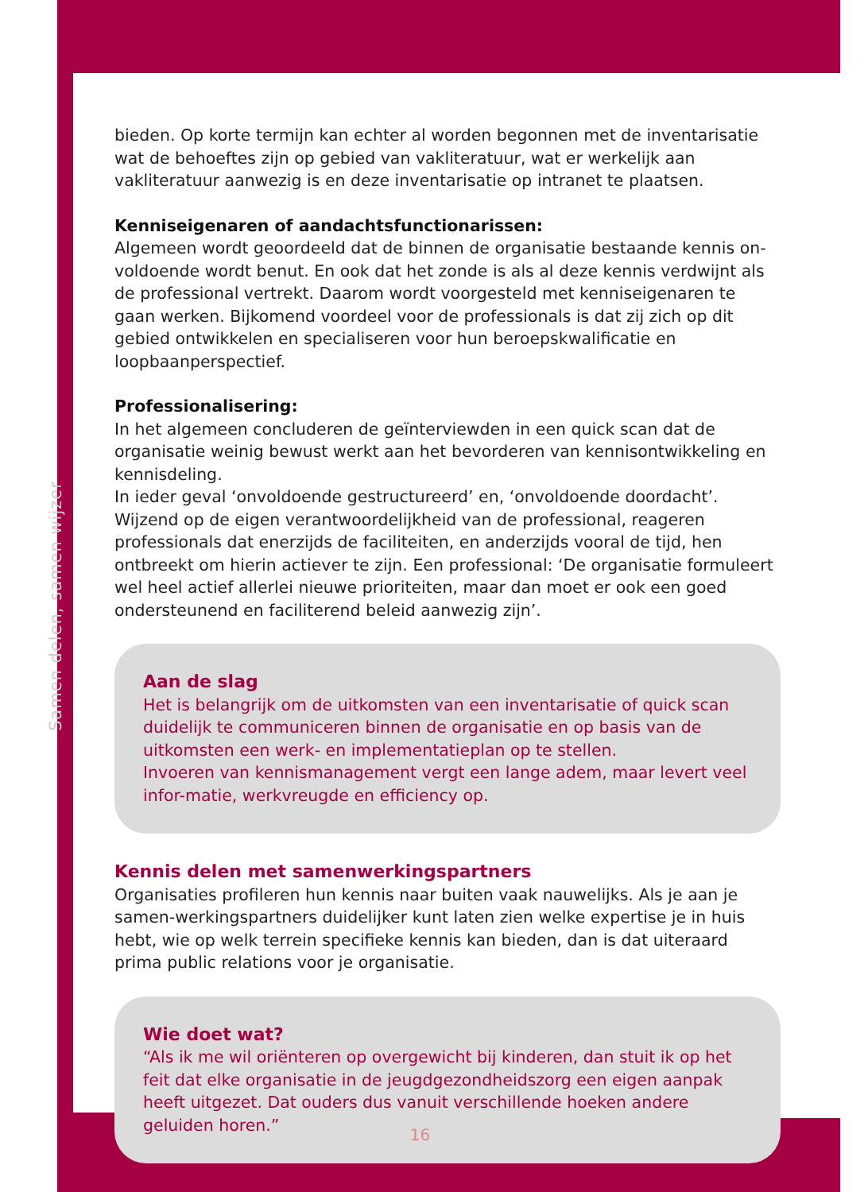Samen delen, samen wijzer
bieden. Op korte termijn kan echter al worden begonnen met de inventarisatie wat de behoeftes zijn op gebied van vakliteratuur, wat er werkelijk aan vakliteratuur aanwezig is en deze inventarisatie op intranet te plaatsen.
Kenniseigenaren of aandachtsfunctionarissen:
Algemeen wordt geoordeeld dat de binnen de organisatie bestaande kennis on-voldoende wordt benut. En ook dat het zonde is als al deze kennis verdwijnt als de professional vertrekt. Daarom wordt voorgesteld met kenniseigenaren te gaan werken. Bijkomend voordeel voor de professionals is dat zij zich op dit gebied ontwikkelen en specialiseren voor hun beroepskwalificatie en loopbaanperspectief.
Professionalisering:
In het algemeen concluderen de geïnterviewden in een quick scan dat de organisatie weinig bewust werkt aan het bevorderen van kennisontwikkeling en kennisdeling.
In ieder geval ‘onvoldoende gestructureerd’ en, ‘onvoldoende doordacht’.
Wijzend op de eigen verantwoordelijkheid van de professional, reageren professionals dat enerzijds de faciliteiten, en anderzijds vooral de tijd, hen ontbreekt om hierin actiever te zijn. Een professional: ‘De organisatie formuleert wel heel actief allerlei nieuwe prioriteiten, maar dan moet er ook een goed ondersteunend en faciliterend beleid aanwezig zijn’.
Aan de slag
Het is belangrijk om de uitkomsten van een inventarisatie of quick scan duidelijk te communiceren binnen de organisatie en op basis van de uitkomsten een werk- en implementatieplan op te stellen.
Invoeren van kennismanagement vergt een lange adem, maar levert veel infor-matie, werkvreugde en efficiency op.
Kennis delen met samenwerkingspartners
Organisaties profileren hun kennis naar buiten vaak nauwelijks. Als je aan je samen-werkingspartners duidelijker kunt laten zien welke expertise je in huis hebt, wie op welk terrein specifieke kennis kan bieden, dan is dat uiteraard prima public relations voor je organisatie.
Wie doet wat?
“Als ik me wil oriënteren op overgewicht bij kinderen, dan stuit ik op het feit dat elke organisatie in de jeugdgezondheidszorg een eigen aanpak heeft uitgezet. Dat ouders dus vanuit verschillende hoeken andere geluiden horen.”
16